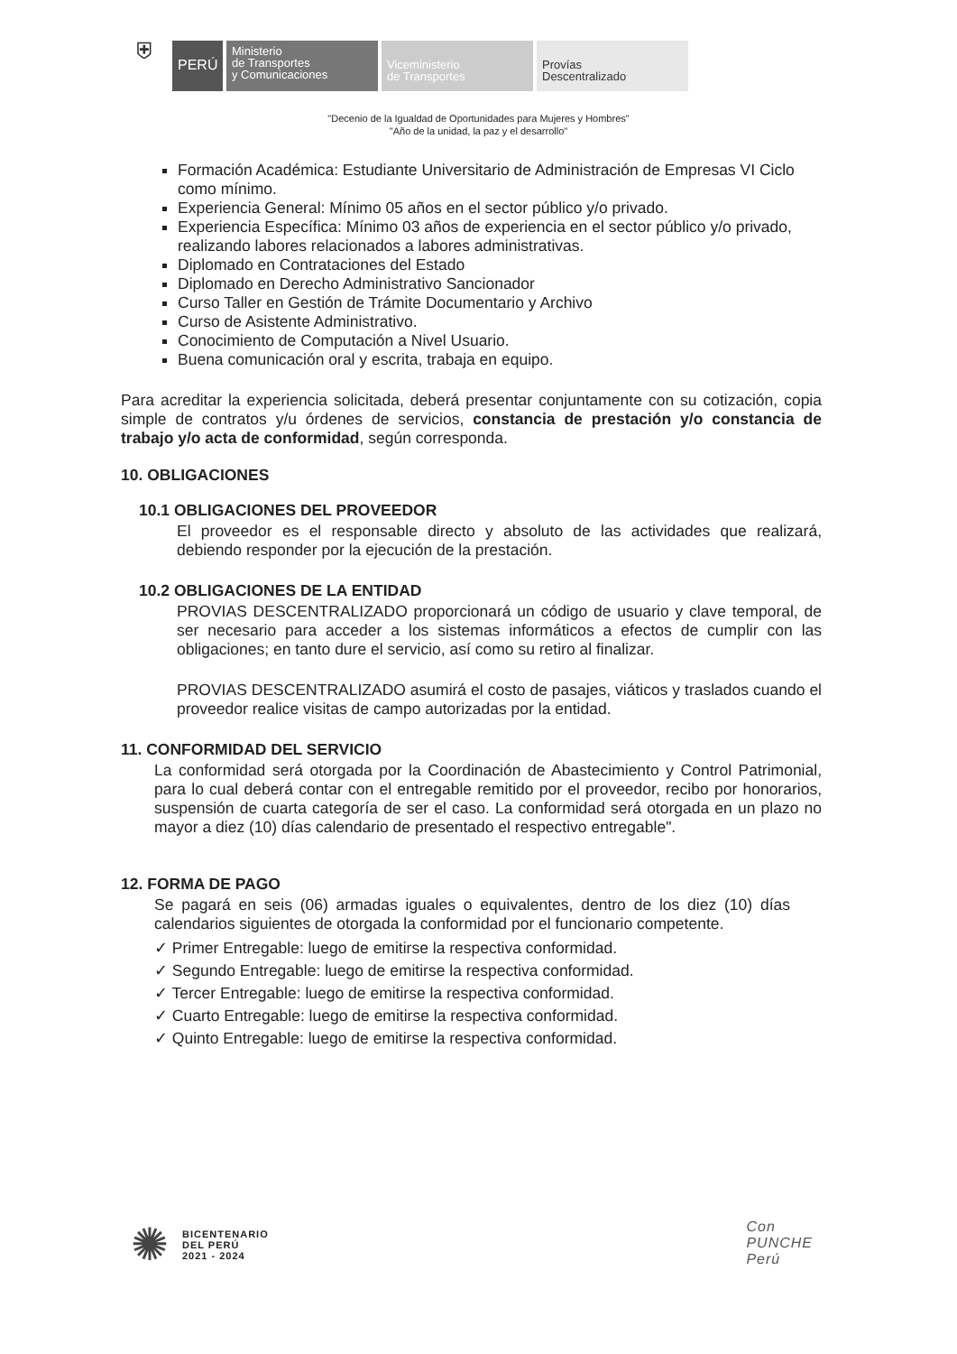⛨
PERÚ
Ministerio
de Transportes
y Comunicaciones
Viceministerio
de Transportes
Provías
Descentralizado
"Decenio de la Igualdad de Oportunidades para Mujeres y Hombres"
"Año de la unidad, la paz y el desarrollo"
Formación Académica: Estudiante Universitario de Administración de Empresas VI Ciclo como mínimo.
Experiencia General: Mínimo 05 años en el sector público y/o privado.
Experiencia Específica: Mínimo 03 años de experiencia en el sector público y/o privado, realizando labores relacionados a labores administrativas.
Diplomado en Contrataciones del Estado
Diplomado en Derecho Administrativo Sancionador
Curso Taller en Gestión de Trámite Documentario y Archivo
Curso de Asistente Administrativo.
Conocimiento de Computación a Nivel Usuario.
Buena comunicación oral y escrita, trabaja en equipo.
Para acreditar la experiencia solicitada, deberá presentar conjuntamente con su cotización, copia simple de contratos y/u órdenes de servicios, constancia de prestación y/o constancia de trabajo y/o acta de conformidad, según corresponda.
10. OBLIGACIONES
10.1 OBLIGACIONES DEL PROVEEDOR
El proveedor es el responsable directo y absoluto de las actividades que realizará, debiendo responder por la ejecución de la prestación.
10.2 OBLIGACIONES DE LA ENTIDAD
PROVIAS DESCENTRALIZADO proporcionará un código de usuario y clave temporal, de ser necesario para acceder a los sistemas informáticos a efectos de cumplir con las obligaciones; en tanto dure el servicio, así como su retiro al finalizar.
PROVIAS DESCENTRALIZADO asumirá el costo de pasajes, viáticos y traslados cuando el proveedor realice visitas de campo autorizadas por la entidad.
11. CONFORMIDAD DEL SERVICIO
La conformidad será otorgada por la Coordinación de Abastecimiento y Control Patrimonial, para lo cual deberá contar con el entregable remitido por el proveedor, recibo por honorarios, suspensión de cuarta categoría de ser el caso. La conformidad será otorgada en un plazo no mayor a diez (10) días calendario de presentado el respectivo entregable".
12. FORMA DE PAGO
Se pagará en seis (06) armadas iguales o equivalentes, dentro de los diez (10) días calendarios siguientes de otorgada la conformidad por el funcionario competente.
✓ Primer Entregable: luego de emitirse la respectiva conformidad.
✓ Segundo Entregable: luego de emitirse la respectiva conformidad.
✓ Tercer Entregable: luego de emitirse la respectiva conformidad.
✓ Cuarto Entregable: luego de emitirse la respectiva conformidad.
✓ Quinto Entregable: luego de emitirse la respectiva conformidad.
✺ BICENTENARIO
DEL PERÚ
2021 - 2024
Con
PUNCHE
Perú